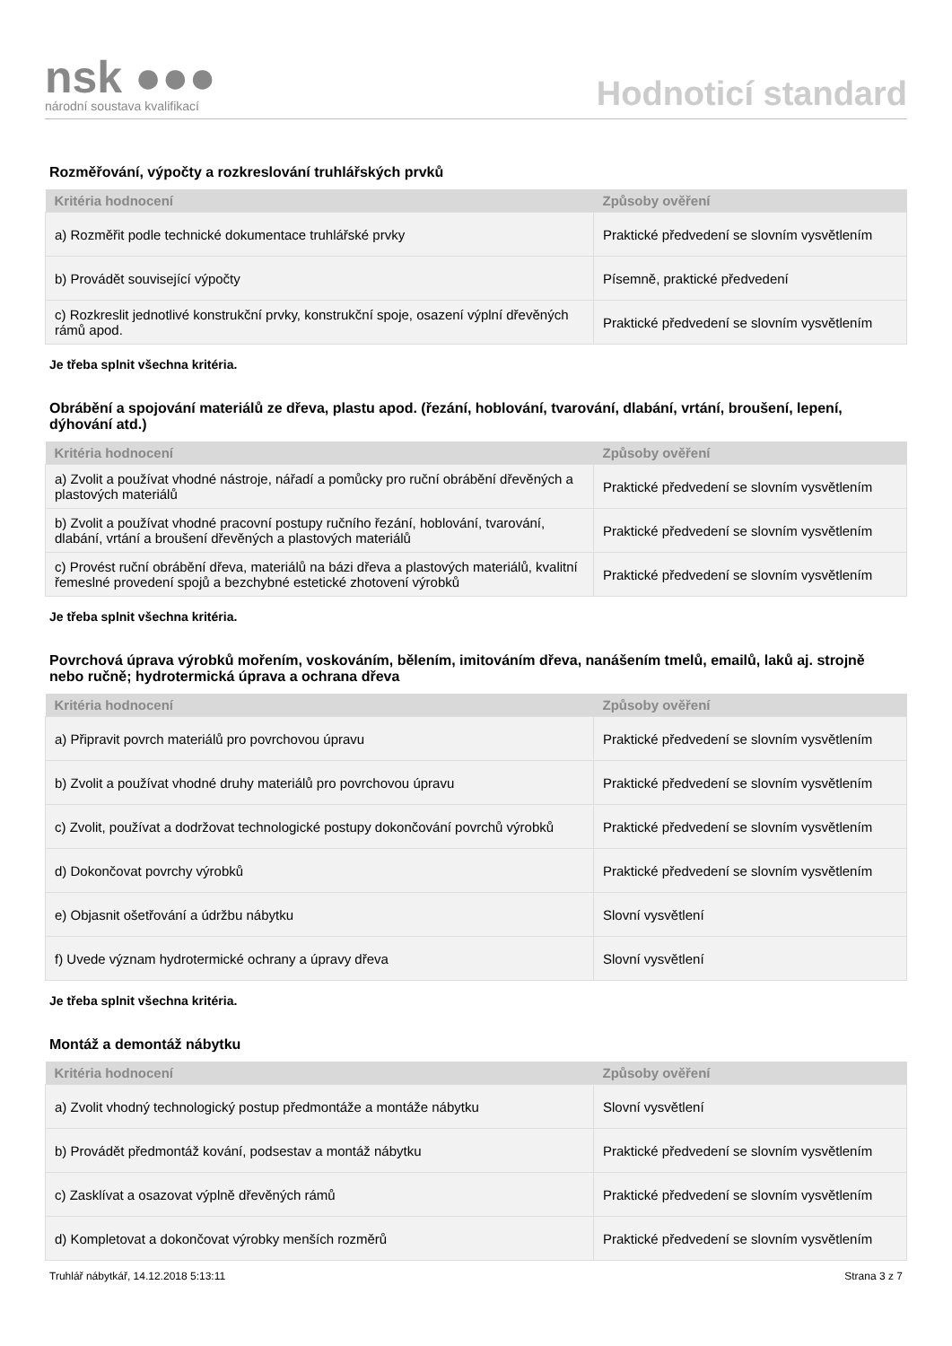nsk ●●●
národní soustava kvalifikací
Hodnoticí standard
Rozměřování, výpočty a rozkreslování truhlářských prvků
| Kritéria hodnocení | Způsoby ověření |
| --- | --- |
| a) Rozměřit podle technické dokumentace truhlářské prvky | Praktické předvedení se slovním vysvětlením |
| b) Provádět související výpočty | Písemně, praktické předvedení |
| c) Rozkreslit jednotlivé konstrukční prvky, konstrukční spoje, osazení výplní dřevěných rámů apod. | Praktické předvedení se slovním vysvětlením |
Je třeba splnit všechna kritéria.
Obrábění a spojování materiálů ze dřeva, plastu apod. (řezání, hoblování, tvarování, dlabání, vrtání, broušení, lepení, dýhování atd.)
| Kritéria hodnocení | Způsoby ověření |
| --- | --- |
| a) Zvolit a používat vhodné nástroje, nářadí a pomůcky pro ruční obrábění dřevěných a plastových materiálů | Praktické předvedení se slovním vysvětlením |
| b) Zvolit a používat vhodné pracovní postupy ručního řezání, hoblování, tvarování, dlabání, vrtání a broušení dřevěných a plastových materiálů | Praktické předvedení se slovním vysvětlením |
| c) Provést ruční obrábění dřeva, materiálů na bázi dřeva a plastových materiálů, kvalitní řemeslné provedení spojů a bezchybné estetické zhotovení výrobků | Praktické předvedení se slovním vysvětlením |
Je třeba splnit všechna kritéria.
Povrchová úprava výrobků mořením, voskováním, bělením, imitováním dřeva, nanášením tmelů, emailů, laků aj. strojně nebo ručně; hydrotermická úprava a ochrana dřeva
| Kritéria hodnocení | Způsoby ověření |
| --- | --- |
| a) Připravit povrch materiálů pro povrchovou úpravu | Praktické předvedení se slovním vysvětlením |
| b) Zvolit a používat vhodné druhy materiálů pro povrchovou úpravu | Praktické předvedení se slovním vysvětlením |
| c) Zvolit, používat a dodržovat technologické postupy dokončování povrchů výrobků | Praktické předvedení se slovním vysvětlením |
| d) Dokončovat povrchy výrobků | Praktické předvedení se slovním vysvětlením |
| e) Objasnit ošetřování a údržbu nábytku | Slovní vysvětlení |
| f) Uvede význam hydrotermické ochrany a úpravy dřeva | Slovní vysvětlení |
Je třeba splnit všechna kritéria.
Montáž a demontáž nábytku
| Kritéria hodnocení | Způsoby ověření |
| --- | --- |
| a) Zvolit vhodný technologický postup předmontáže a montáže nábytku | Slovní vysvětlení |
| b) Provádět předmontáž kování, podsestav a montáž nábytku | Praktické předvedení se slovním vysvětlením |
| c) Zasklívat a osazovat výplně dřevěných rámů | Praktické předvedení se slovním vysvětlením |
| d) Kompletovat a dokončovat výrobky menších rozměrů | Praktické předvedení se slovním vysvětlením |
Truhlář nábytkář, 14.12.2018 5:13:11 Strana 3 z 7